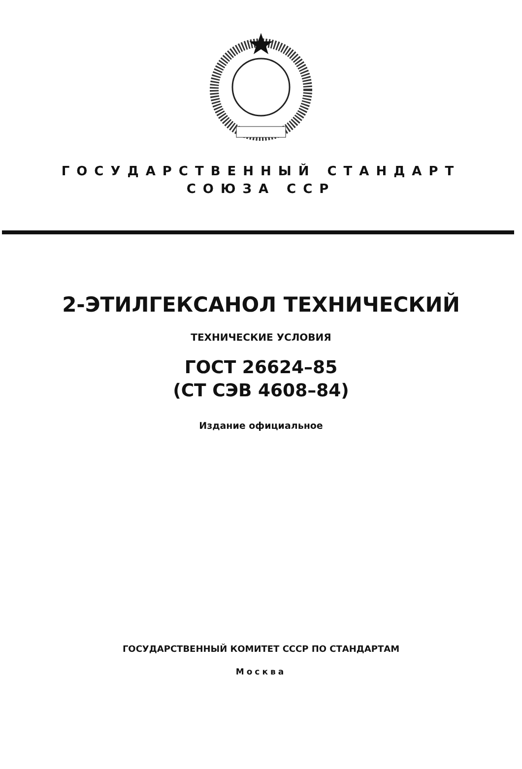ГОСУДАРСТВЕННЫЙ СТАНДАРТ
СОЮЗА ССР
2-ЭТИЛГЕКСАНОЛ ТЕХНИЧЕСКИЙ
ТЕХНИЧЕСКИЕ УСЛОВИЯ
ГОСТ 26624–85
(СТ СЭВ 4608–84)
Издание официальное
ГОСУДАРСТВЕННЫЙ КОМИТЕТ СССР ПО СТАНДАРТАМ
Москва